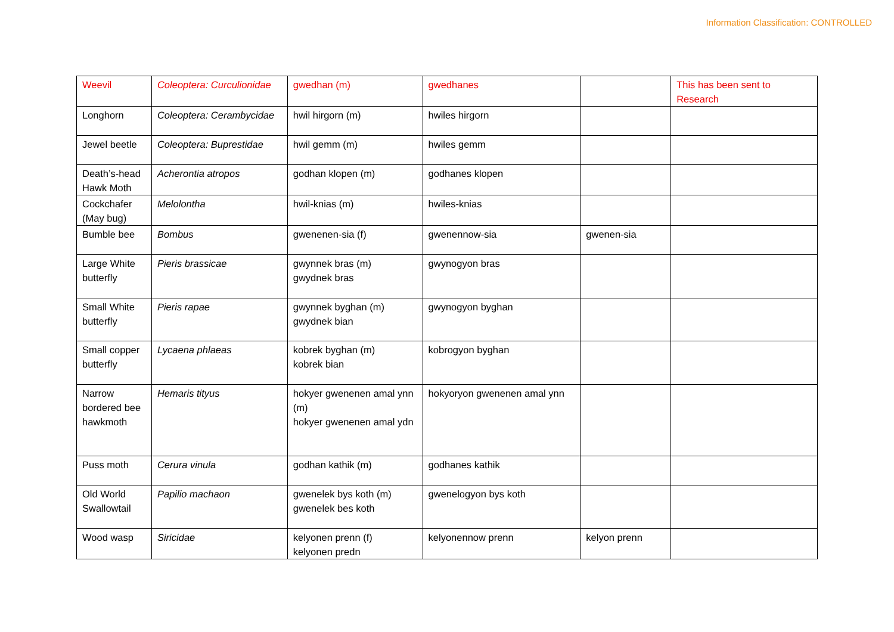Information Classification: CONTROLLED
| Weevil | Coleoptera: Curculionidae | gwedhan (m) | gwedhanes | | This has been sent to Research |
| Longhorn | Coleoptera: Cerambycidae | hwil hirgorn (m) | hwiles hirgorn | | |
| Jewel beetle | Coleoptera: Buprestidae | hwil gemm (m) | hwiles gemm | | |
| Death’s-head Hawk Moth | Acherontia atropos | godhan klopen (m) | godhanes klopen | | |
| Cockchafer (May bug) | Melolontha | hwil-knias (m) | hwiles-knias | | |
| Bumble bee | Bombus | gwenenen-sia (f) | gwenennow-sia | gwenen-sia | |
| Large White butterfly | Pieris brassicae | gwynnek bras (m) gwydnek bras | gwynogyon bras | | |
| Small White butterfly | Pieris rapae | gwynnek byghan (m) gwydnek bian | gwynogyon byghan | | |
| Small copper butterfly | Lycaena phlaeas | kobrek byghan (m) kobrek bian | kobrogyon byghan | | |
| Narrow bordered bee hawkmoth | Hemaris tityus | hokyer gwenenen amal ynn (m) hokyer gwenenen amal ydn | hokyoryon gwenenen amal ynn | | |
| Puss moth | Cerura vinula | godhan kathik (m) | godhanes kathik | | |
| Old World Swallowtail | Papilio machaon | gwenelek bys koth (m) gwenelek bes koth | gwenelogyon bys koth | | |
| Wood wasp | Siricidae | kelyonen prenn (f) kelyonen predn | kelyonennow prenn | kelyon prenn | |